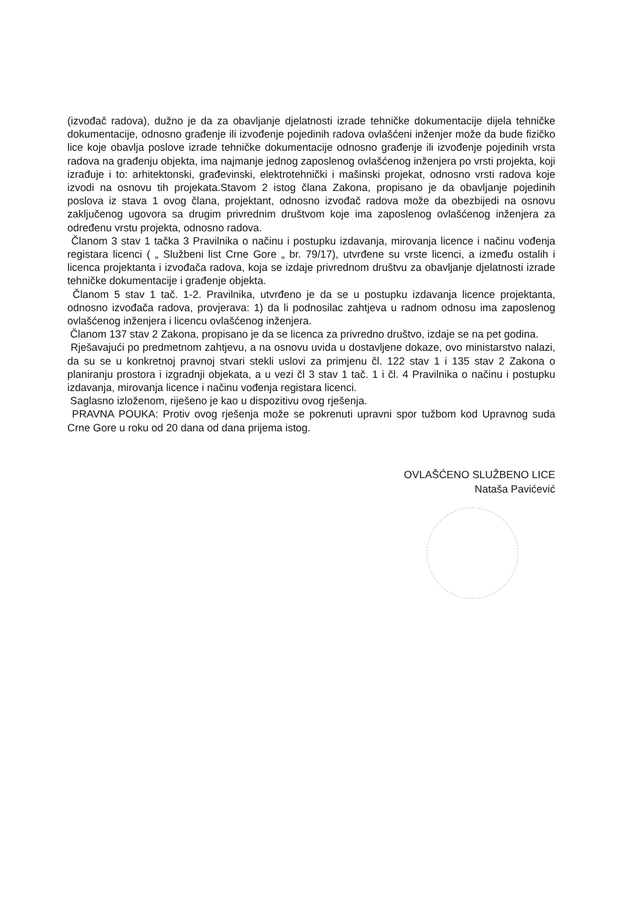(izvođač radova), dužno je da za obavljanje djelatnosti izrade tehničke dokumentacije dijela tehničke dokumentacije, odnosno građenje ili izvođenje pojedinih radova ovlašćeni inženjer može da bude fizičko lice koje obavlja poslove izrade tehničke dokumentacije odnosno građenje ili izvođenje pojedinih vrsta radova na građenju objekta, ima najmanje jednog zaposlenog ovlašćenog inženjera po vrsti projekta, koji izrađuje i to: arhitektonski, građevinski, elektrotehnički i mašinski projekat, odnosno vrsti radova koje izvodi na osnovu tih projekata.Stavom 2 istog člana Zakona, propisano je da obavljanje pojedinih poslova iz stava 1 ovog člana, projektant, odnosno izvođač radova može da obezbijedi na osnovu zaključenog ugovora sa drugim privrednim društvom koje ima zaposlenog ovlašćenog inženjera za određenu vrstu projekta, odnosno radova.
Članom 3 stav 1 tačka 3 Pravilnika o načinu i postupku izdavanja, mirovanja licence i načinu vođenja registara licenci ( „ Službeni list Crne Gore „ br. 79/17), utvrđene su vrste licenci, a između ostalih i licenca projektanta i izvođača radova, koja se izdaje privrednom društvu za obavljanje djelatnosti izrade tehničke dokumentacije i građenje objekta.
Članom 5 stav 1 tač. 1-2. Pravilnika, utvrđeno je da se u postupku izdavanja licence projektanta, odnosno izvođača radova, provjerava: 1) da li podnosilac zahtjeva u radnom odnosu ima zaposlenog ovlašćenog inženjera i licencu ovlašćenog inženjera.
Članom 137 stav 2 Zakona, propisano je da se licenca za privredno društvo, izdaje se na pet godina.
Rješavajući po predmetnom zahtjevu, a na osnovu uvida u dostavljene dokaze, ovo ministarstvo nalazi, da su se u konkretnoj pravnoj stvari stekli uslovi za primjenu čl. 122 stav 1 i 135 stav 2 Zakona o planiranju prostora i izgradnji objekata, a u vezi čl 3 stav 1 tač. 1 i čl. 4 Pravilnika o načinu i postupku izdavanja, mirovanja licence i načinu vođenja registara licenci.
Saglasno izloženom, riješeno je kao u dispozitivu ovog rješenja.
PRAVNA POUKA: Protiv ovog rješenja može se pokrenuti upravni spor tužbom kod Upravnog suda Crne Gore u roku od 20 dana od dana prijema istog.
OVLAŠĆENO SLUŽBENO LICE
Nataša Pavićević